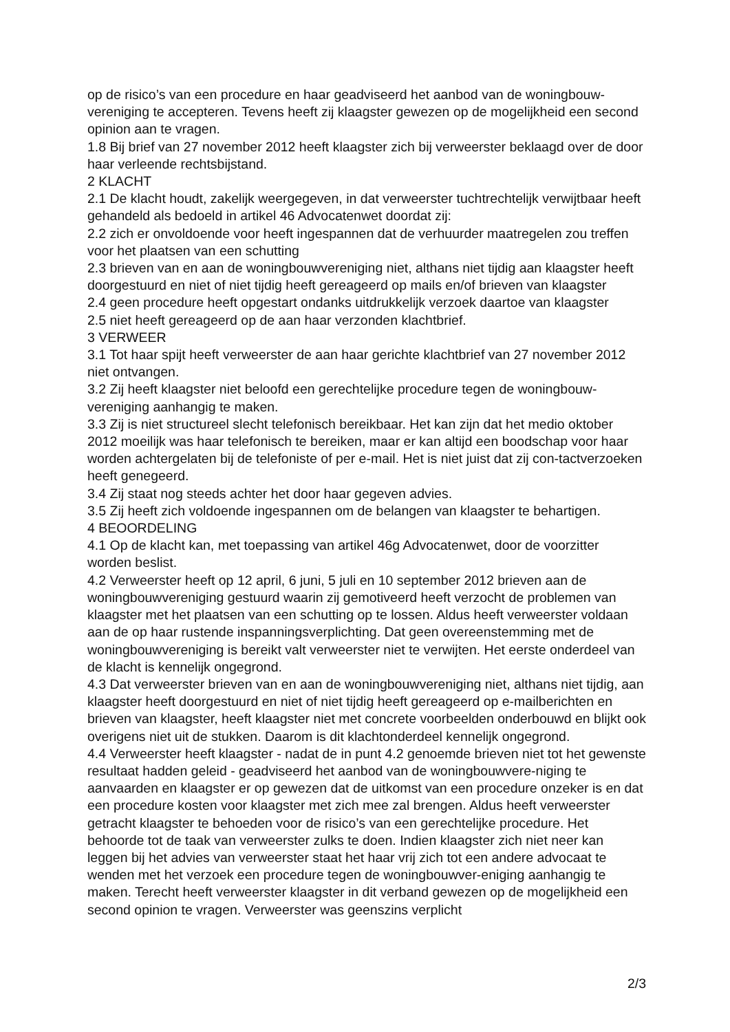op de risico’s van een procedure en haar geadviseerd het aanbod van de woningbouw-vereniging te accepteren. Tevens heeft zij klaagster gewezen op de mogelijkheid een second opinion aan te vragen.
1.8 Bij brief van 27 november 2012 heeft klaagster zich bij verweerster beklaagd over de door haar verleende rechtsbijstand.
2 KLACHT
2.1 De klacht houdt, zakelijk weergegeven, in dat verweerster tuchtrechtelijk verwijtbaar heeft gehandeld als bedoeld in artikel 46 Advocatenwet doordat zij:
2.2 zich er onvoldoende voor heeft ingespannen dat de verhuurder maatregelen zou treffen voor het plaatsen van een schutting
2.3 brieven van en aan de woningbouwvereniging niet, althans niet tijdig aan klaagster heeft doorgestuurd en niet of niet tijdig heeft gereageerd op mails en/of brieven van klaagster
2.4 geen procedure heeft opgestart ondanks uitdrukkelijk verzoek daartoe van klaagster
2.5 niet heeft gereageerd op de aan haar verzonden klachtbrief.
3 VERWEER
3.1 Tot haar spijt heeft verweerster de aan haar gerichte klachtbrief van 27 november 2012 niet ontvangen.
3.2 Zij heeft klaagster niet beloofd een gerechtelijke procedure tegen de woningbouw-vereniging aanhangig te maken.
3.3 Zij is niet structureel slecht telefonisch bereikbaar. Het kan zijn dat het medio oktober 2012 moeilijk was haar telefonisch te bereiken, maar er kan altijd een boodschap voor haar worden achtergelaten bij de telefoniste of per e-mail. Het is niet juist dat zij con-tactverzoeken heeft genegeerd.
3.4 Zij staat nog steeds achter het door haar gegeven advies.
3.5 Zij heeft zich voldoende ingespannen om de belangen van klaagster te behartigen.
4 BEOORDELING
4.1 Op de klacht kan, met toepassing van artikel 46g Advocatenwet, door de voorzitter worden beslist.
4.2 Verweerster heeft op 12 april, 6 juni, 5 juli en 10 september 2012 brieven aan de woningbouwvereniging gestuurd waarin zij gemotiveerd heeft verzocht de problemen van klaagster met het plaatsen van een schutting op te lossen. Aldus heeft verweerster voldaan aan de op haar rustende inspanningsverplichting. Dat geen overeenstemming met de woningbouwvereniging is bereikt valt verweerster niet te verwijten. Het eerste onderdeel van de klacht is kennelijk ongegrond.
4.3 Dat verweerster brieven van en aan de woningbouwvereniging niet, althans niet tijdig, aan klaagster heeft doorgestuurd en niet of niet tijdig heeft gereageerd op e-mailberichten en brieven van klaagster, heeft klaagster niet met concrete voorbeelden onderbouwd en blijkt ook overigens niet uit de stukken. Daarom is dit klachtonderdeel kennelijk ongegrond.
4.4 Verweerster heeft klaagster - nadat de in punt 4.2 genoemde brieven niet tot het gewenste resultaat hadden geleid - geadviseerd het aanbod van de woningbouwvere-niging te aanvaarden en klaagster er op gewezen dat de uitkomst van een procedure onzeker is en dat een procedure kosten voor klaagster met zich mee zal brengen. Aldus heeft verweerster getracht klaagster te behoeden voor de risico’s van een gerechtelijke procedure. Het behoorde tot de taak van verweerster zulks te doen. Indien klaagster zich niet neer kan leggen bij het advies van verweerster staat het haar vrij zich tot een andere advocaat te wenden met het verzoek een procedure tegen de woningbouwver-eniging aanhangig te maken. Terecht heeft verweerster klaagster in dit verband gewezen op de mogelijkheid een second opinion te vragen. Verweerster was geenszins verplicht
2/3